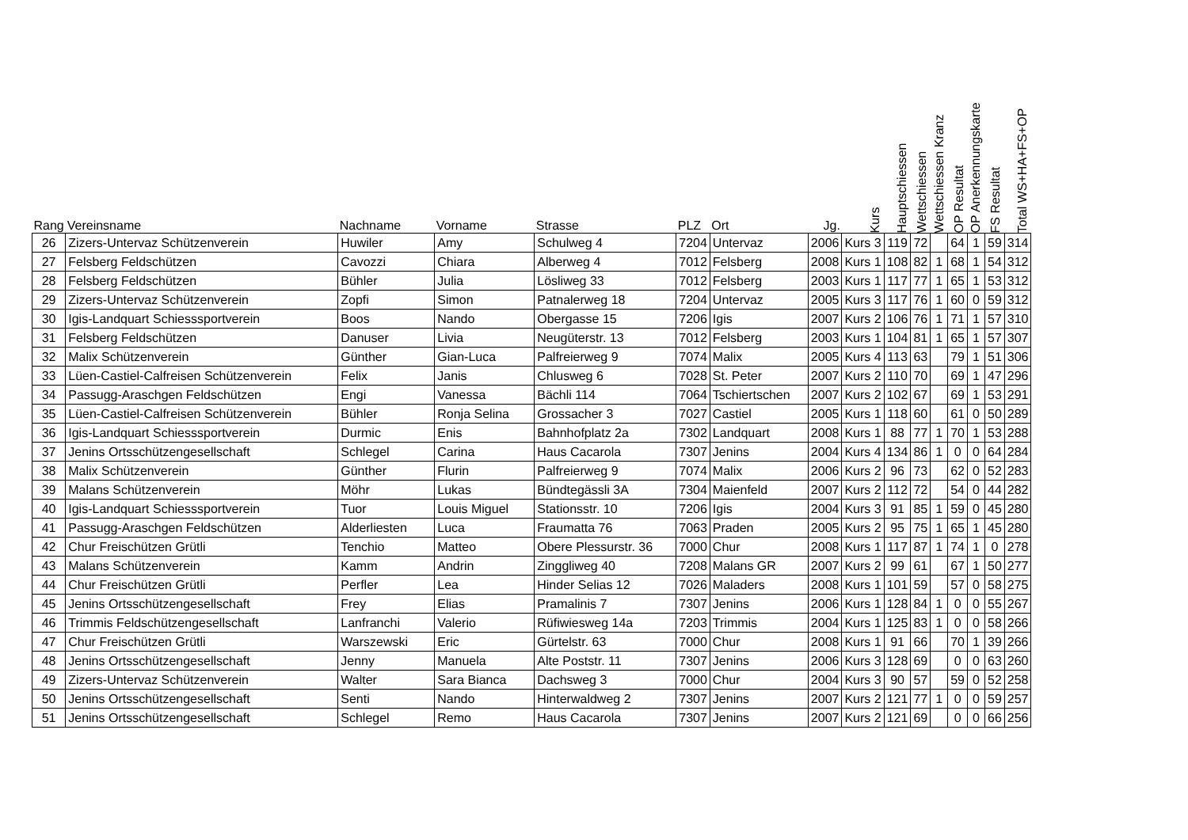| Rang | Vereinsname | Nachname | Vorname | Strasse | PLZ | Ort | Jg. | Kurs | Hauptschiessen | Wettschiessen | Wettschiessen Kranz | OP Resultat | OP Anerkennungskarte | FS Resultat | Total WS+HA+FS+OP |
| --- | --- | --- | --- | --- | --- | --- | --- | --- | --- | --- | --- | --- | --- | --- | --- |
| 26 | Zizers-Untervaz Schützenverein | Huwiler | Amy | Schulweg 4 | 7204 | Untervaz | 2006 | Kurs 3 | 119 | 72 | | 64 | 1 | 59 | 314 |
| 27 | Felsberg Feldschützen | Cavozzi | Chiara | Alberweg 4 | 7012 | Felsberg | 2008 | Kurs 1 | 108 | 82 | 1 | 68 | 1 | 54 | 312 |
| 28 | Felsberg Feldschützen | Bühler | Julia | Lösliweg 33 | 7012 | Felsberg | 2003 | Kurs 1 | 117 | 77 | 1 | 65 | 1 | 53 | 312 |
| 29 | Zizers-Untervaz Schützenverein | Zopfi | Simon | Patnalerweg 18 | 7204 | Untervaz | 2005 | Kurs 3 | 117 | 76 | 1 | 60 | 0 | 59 | 312 |
| 30 | Igis-Landquart Schiesssportverein | Boos | Nando | Obergasse 15 | 7206 | Igis | 2007 | Kurs 2 | 106 | 76 | 1 | 71 | 1 | 57 | 310 |
| 31 | Felsberg Feldschützen | Danuser | Livia | Neugüterstr. 13 | 7012 | Felsberg | 2003 | Kurs 1 | 104 | 81 | 1 | 65 | 1 | 57 | 307 |
| 32 | Malix Schützenverein | Günther | Gian-Luca | Palfreierweg 9 | 7074 | Malix | 2005 | Kurs 4 | 113 | 63 | | 79 | 1 | 51 | 306 |
| 33 | Lüen-Castiel-Calfreisen Schützenverein | Felix | Janis | Chlusweg 6 | 7028 | St. Peter | 2007 | Kurs 2 | 110 | 70 | | 69 | 1 | 47 | 296 |
| 34 | Passugg-Araschgen Feldschützen | Engi | Vanessa | Bächli 114 | 7064 | Tschiertschen | 2007 | Kurs 2 | 102 | 67 | | 69 | 1 | 53 | 291 |
| 35 | Lüen-Castiel-Calfreisen Schützenverein | Bühler | Ronja Selina | Grossacher 3 | 7027 | Castiel | 2005 | Kurs 1 | 118 | 60 | | 61 | 0 | 50 | 289 |
| 36 | Igis-Landquart Schiesssportverein | Durmic | Enis | Bahnhofplatz 2a | 7302 | Landquart | 2008 | Kurs 1 | 88 | 77 | 1 | 70 | 1 | 53 | 288 |
| 37 | Jenins Ortsschützengesellschaft | Schlegel | Carina | Haus Cacarola | 7307 | Jenins | 2004 | Kurs 4 | 134 | 86 | 1 | 0 | 0 | 64 | 284 |
| 38 | Malix Schützenverein | Günther | Flurin | Palfreierweg 9 | 7074 | Malix | 2006 | Kurs 2 | 96 | 73 | | 62 | 0 | 52 | 283 |
| 39 | Malans Schützenverein | Möhr | Lukas | Bündtegässli 3A | 7304 | Maienfeld | 2007 | Kurs 2 | 112 | 72 | | 54 | 0 | 44 | 282 |
| 40 | Igis-Landquart Schiesssportverein | Tuor | Louis Miguel | Stationsstr. 10 | 7206 | Igis | 2004 | Kurs 3 | 91 | 85 | 1 | 59 | 0 | 45 | 280 |
| 41 | Passugg-Araschgen Feldschützen | Alderliesten | Luca | Fraumatta 76 | 7063 | Praden | 2005 | Kurs 2 | 95 | 75 | 1 | 65 | 1 | 45 | 280 |
| 42 | Chur Freischützen Grütli | Tenchio | Matteo | Obere Plessurstr. 36 | 7000 | Chur | 2008 | Kurs 1 | 117 | 87 | 1 | 74 | 1 | 0 | 278 |
| 43 | Malans Schützenverein | Kamm | Andrin | Zinggliweg 40 | 7208 | Malans GR | 2007 | Kurs 2 | 99 | 61 | | 67 | 1 | 50 | 277 |
| 44 | Chur Freischützen Grütli | Perfler | Lea | Hinder Selias 12 | 7026 | Maladers | 2008 | Kurs 1 | 101 | 59 | | 57 | 0 | 58 | 275 |
| 45 | Jenins Ortsschützengesellschaft | Frey | Elias | Pramalinis 7 | 7307 | Jenins | 2006 | Kurs 1 | 128 | 84 | 1 | 0 | 0 | 55 | 267 |
| 46 | Trimmis Feldschützengesellschaft | Lanfranchi | Valerio | Rüfiwiesweg 14a | 7203 | Trimmis | 2004 | Kurs 1 | 125 | 83 | 1 | 0 | 0 | 58 | 266 |
| 47 | Chur Freischützen Grütli | Warszewski | Eric | Gürtelstr. 63 | 7000 | Chur | 2008 | Kurs 1 | 91 | 66 | | 70 | 1 | 39 | 266 |
| 48 | Jenins Ortsschützengesellschaft | Jenny | Manuela | Alte Poststr. 11 | 7307 | Jenins | 2006 | Kurs 3 | 128 | 69 | | 0 | 0 | 63 | 260 |
| 49 | Zizers-Untervaz Schützenverein | Walter | Sara Bianca | Dachsweg 3 | 7000 | Chur | 2004 | Kurs 3 | 90 | 57 | | 59 | 0 | 52 | 258 |
| 50 | Jenins Ortsschützengesellschaft | Senti | Nando | Hinterwaldweg 2 | 7307 | Jenins | 2007 | Kurs 2 | 121 | 77 | 1 | 0 | 0 | 59 | 257 |
| 51 | Jenins Ortsschützengesellschaft | Schlegel | Remo | Haus Cacarola | 7307 | Jenins | 2007 | Kurs 2 | 121 | 69 | | 0 | 0 | 66 | 256 |